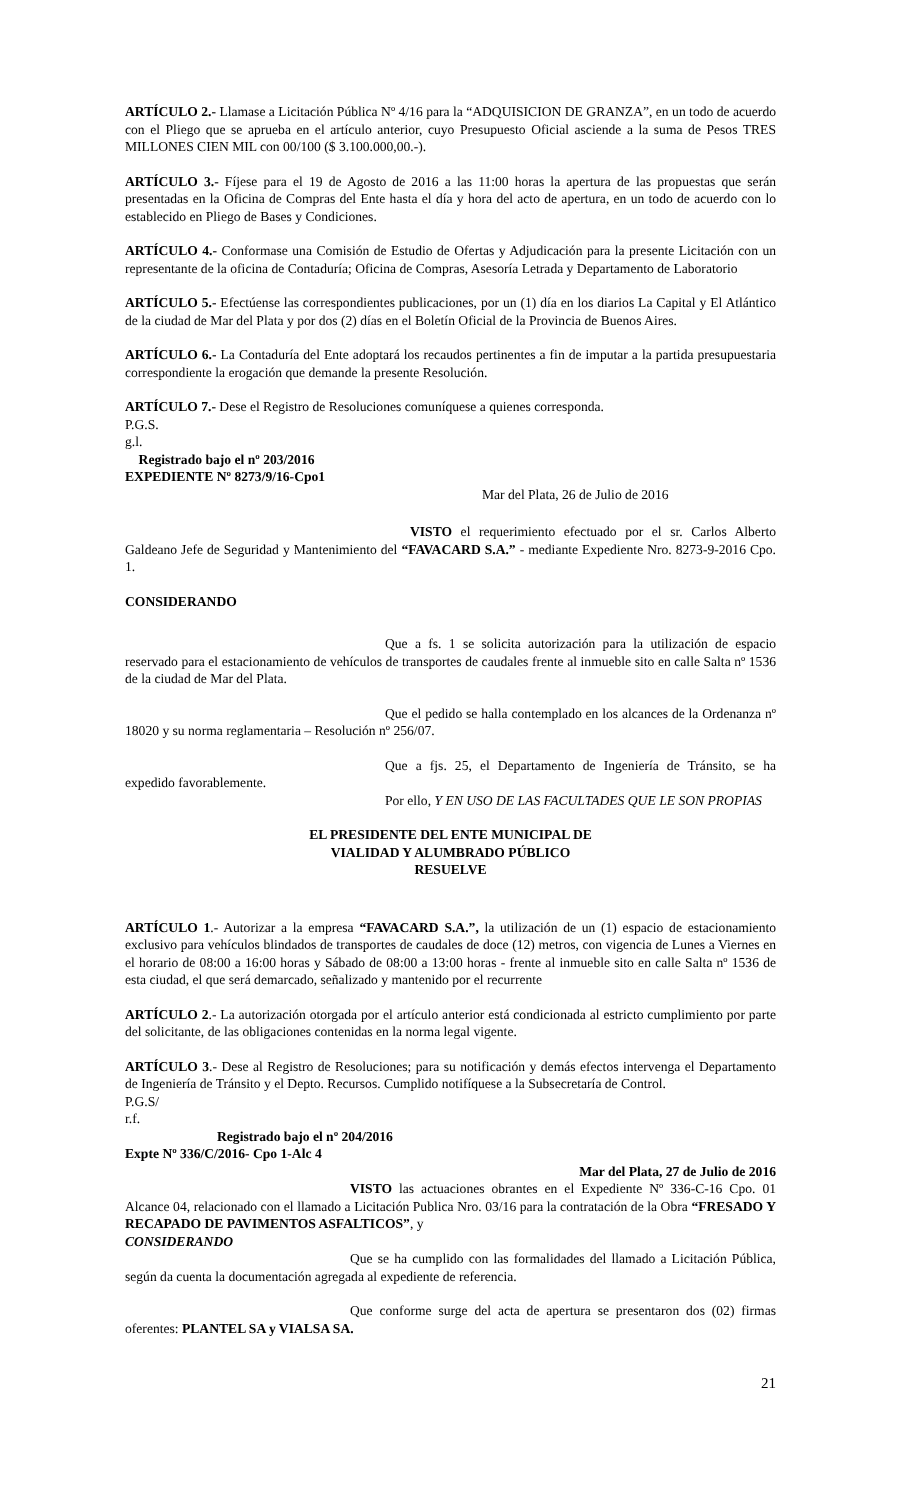ARTÍCULO 2.- Llamase a Licitación Pública Nº 4/16 para la “ADQUISICION DE GRANZA”, en un todo de acuerdo con el Pliego que se aprueba en el artículo anterior, cuyo Presupuesto Oficial asciende a la suma de Pesos TRES MILLONES CIEN MIL con 00/100 ($ 3.100.000,00.-).
ARTÍCULO 3.- Fíjese para el 19 de Agosto de 2016 a las 11:00 horas la apertura de las propuestas que serán presentadas en la Oficina de Compras del Ente hasta el día y hora del acto de apertura, en un todo de acuerdo con lo establecido en Pliego de Bases y Condiciones.
ARTÍCULO 4.- Conformase una Comisión de Estudio de Ofertas y Adjudicación para la presente Licitación con un representante de la oficina de Contaduría; Oficina de Compras, Asesoría Letrada y Departamento de Laboratorio
ARTÍCULO 5.- Efectúense las correspondientes publicaciones, por un (1) día en los diarios La Capital y El Atlántico de la ciudad de Mar del Plata y por dos (2) días en el Boletín Oficial de la Provincia de Buenos Aires.
ARTÍCULO 6.- La Contaduría del Ente adoptará los recaudos pertinentes a fin de imputar a la partida presupuestaria correspondiente la erogación que demande la presente Resolución.
ARTÍCULO 7.- Dese el Registro de Resoluciones comuníquese a quienes corresponda.
P.G.S.
g.l.
Registrado bajo el nº 203/2016
EXPEDIENTE Nº 8273/9/16-Cpo1
Mar del Plata, 26 de Julio de 2016
VISTO el requerimiento efectuado por el sr. Carlos Alberto Galdeano Jefe de Seguridad y Mantenimiento del “FAVACARD S.A.” - mediante Expediente Nro. 8273-9-2016 Cpo. 1.
CONSIDERANDO
Que a fs. 1 se solicita autorización para la utilización de espacio reservado para el estacionamiento de vehículos de transportes de caudales frente al inmueble sito en calle Salta nº 1536 de la ciudad de Mar del Plata.
Que el pedido se halla contemplado en los alcances de la Ordenanza nº 18020 y su norma reglamentaria – Resolución nº 256/07.
Que a fjs. 25, el Departamento de Ingeniería de Tránsito, se ha expedido favorablemente.
Por ello, Y EN USO DE LAS FACULTADES QUE LE SON PROPIAS
EL PRESIDENTE DEL ENTE MUNICIPAL DE
VIALIDAD Y ALUMBRADO PÚBLICO
RESUELVE
ARTÍCULO 1.- Autorizar a la empresa “FAVACARD S.A.”, la utilización de un (1) espacio de estacionamiento exclusivo para vehículos blindados de transportes de caudales de doce (12) metros, con vigencia de Lunes a Viernes en el horario de 08:00 a 16:00 horas y Sábado de 08:00 a 13:00 horas - frente al inmueble sito en calle Salta nº 1536 de esta ciudad, el que será demarcado, señalizado y mantenido por el recurrente
ARTÍCULO 2.- La autorización otorgada por el artículo anterior está condicionada al estricto cumplimiento por parte del solicitante, de las obligaciones contenidas en la norma legal vigente.
ARTÍCULO 3.- Dese al Registro de Resoluciones; para su notificación y demás efectos intervenga el Departamento de Ingeniería de Tránsito y el Depto. Recursos. Cumplido notifíquese a la Subsecretaría de Control.
P.G.S/
r.f.
Registrado bajo el nº 204/2016
Expte Nº 336/C/2016- Cpo 1-Alc 4
Mar del Plata, 27 de Julio de 2016
VISTO las actuaciones obrantes en el Expediente Nº 336-C-16 Cpo. 01 Alcance 04, relacionado con el llamado a Licitación Publica Nro. 03/16 para la contratación de la Obra “FRESADO Y RECAPADO DE PAVIMENTOS ASFALTICOS”, y
CONSIDERANDO
Que se ha cumplido con las formalidades del llamado a Licitación Pública, según da cuenta la documentación agregada al expediente de referencia.
Que conforme surge del acta de apertura se presentaron dos (02) firmas oferentes: PLANTEL SA y VIALSA SA.
21